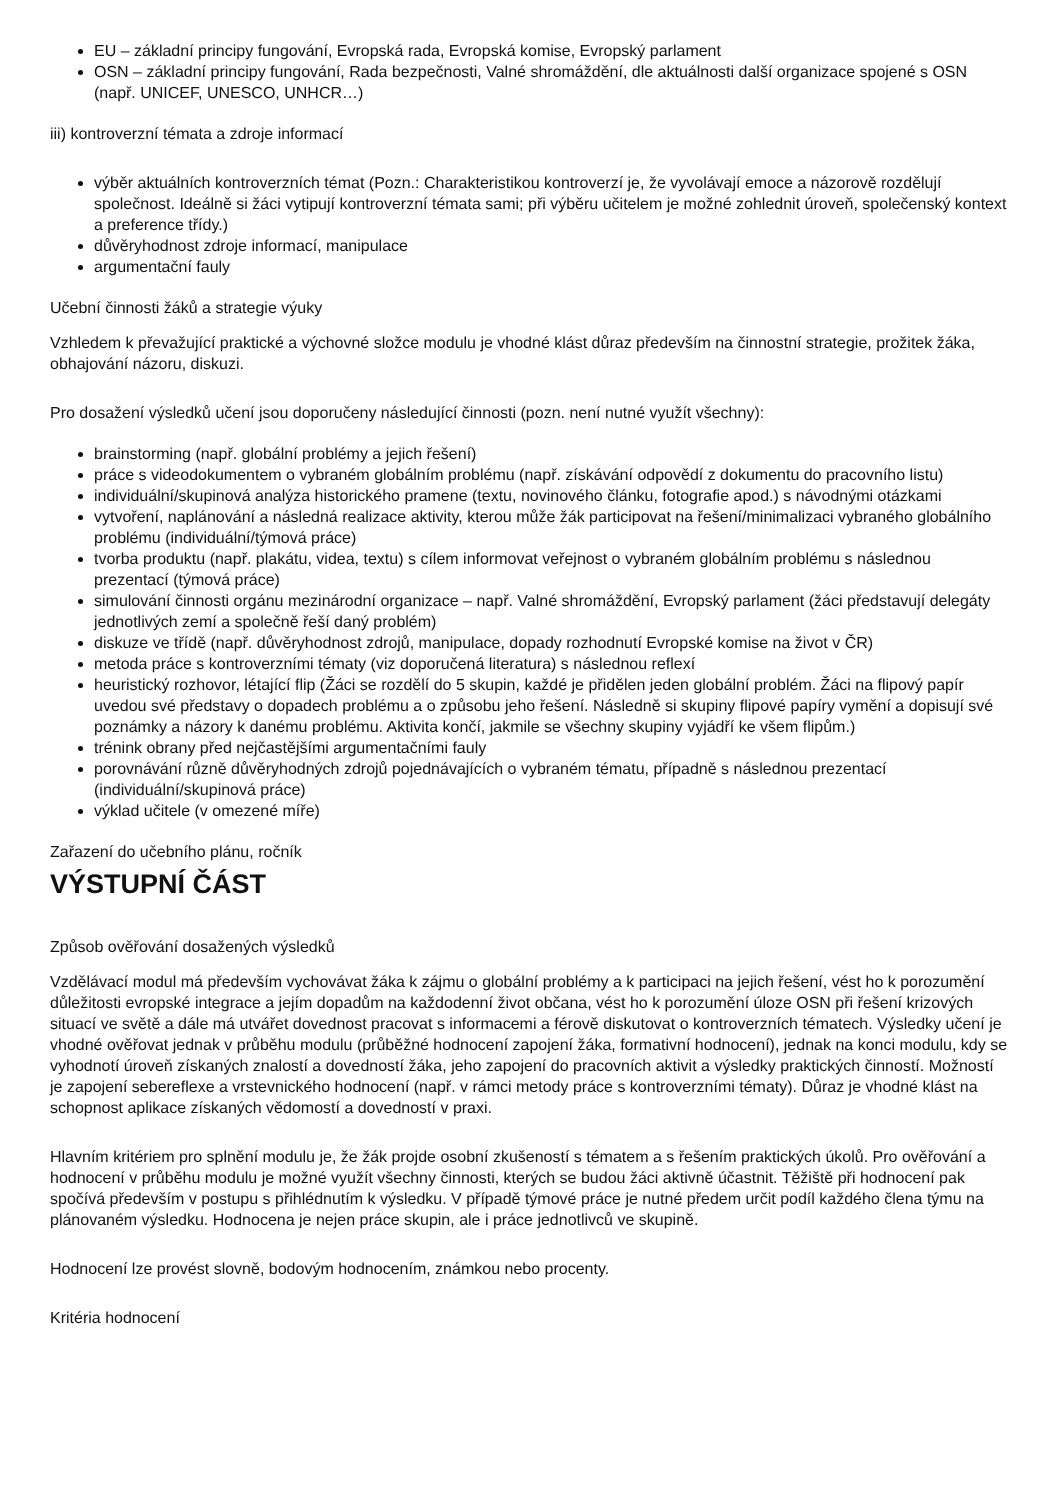EU – základní principy fungování, Evropská rada, Evropská komise, Evropský parlament
OSN – základní principy fungování, Rada bezpečnosti, Valné shromáždění, dle aktuálnosti další organizace spojené s OSN (např. UNICEF, UNESCO, UNHCR…)
iii) kontroverzní témata a zdroje informací
výběr aktuálních kontroverzních témat (Pozn.: Charakteristikou kontroverzí je, že vyvolávají emoce a názorově rozdělují společnost. Ideálně si žáci vytipují kontroverzní témata sami; při výběru učitelem je možné zohlednit úroveň, společenský kontext a preference třídy.)
důvěryhodnost zdroje informací, manipulace
argumentační fauly
Učební činnosti žáků a strategie výuky
Vzhledem k převažující praktické a výchovné složce modulu je vhodné klást důraz především na činnostní strategie, prožitek žáka, obhajování názoru, diskuzi.
Pro dosažení výsledků učení jsou doporučeny následující činnosti (pozn. není nutné využít všechny):
brainstorming (např. globální problémy a jejich řešení)
práce s videodokumentem o vybraném globálním problému (např. získávání odpovědí z dokumentu do pracovního listu)
individuální/skupinová analýza historického pramene (textu, novinového článku, fotografie apod.) s návodnými otázkami
vytvoření, naplánování a následná realizace aktivity, kterou může žák participovat na řešení/minimalizaci vybraného globálního problému (individuální/týmová práce)
tvorba produktu (např. plakátu, videa, textu) s cílem informovat veřejnost o vybraném globálním problému s následnou prezentací (týmová práce)
simulování činnosti orgánu mezinárodní organizace – např. Valné shromáždění, Evropský parlament (žáci představují delegáty jednotlivých zemí a společně řeší daný problém)
diskuze ve třídě (např. důvěryhodnost zdrojů, manipulace, dopady rozhodnutí Evropské komise na život v ČR)
metoda práce s kontroverzními tématy (viz doporučená literatura) s následnou reflexí
heuristický rozhovor, létající flip (Žáci se rozdělí do 5 skupin, každé je přidělen jeden globální problém. Žáci na flipový papír uvedou své představy o dopadech problému a o způsobu jeho řešení. Následně si skupiny flipové papíry vymění a dopisují své poznámky a názory k danému problému. Aktivita končí, jakmile se všechny skupiny vyjádří ke všem flipům.)
trénink obrany před nejčastějšími argumentačními fauly
porovnávání různě důvěryhodných zdrojů pojednávajících o vybraném tématu, případně s následnou prezentací (individuální/skupinová práce)
výklad učitele (v omezené míře)
Zařazení do učebního plánu, ročník
VÝSTUPNÍ ČÁST
Způsob ověřování dosažených výsledků
Vzdělávací modul má především vychovávat žáka k zájmu o globální problémy a k participaci na jejich řešení, vést ho k porozumění důležitosti evropské integrace a jejím dopadům na každodenní život občana, vést ho k porozumění úloze OSN při řešení krizových situací ve světě a dále má utvářet dovednost pracovat s informacemi a férově diskutovat o kontroverzních tématech. Výsledky učení je vhodné ověřovat jednak v průběhu modulu (průběžné hodnocení zapojení žáka, formativní hodnocení), jednak na konci modulu, kdy se vyhodnotí úroveň získaných znalostí a dovedností žáka, jeho zapojení do pracovních aktivit a výsledky praktických činností. Možností je zapojení sebereflexe a vrstevnického hodnocení (např. v rámci metody práce s kontroverzními tématy). Důraz je vhodné klást na schopnost aplikace získaných vědomostí a dovedností v praxi.
Hlavním kritériem pro splnění modulu je, že žák projde osobní zkušeností s tématem a s řešením praktických úkolů. Pro ověřování a hodnocení v průběhu modulu je možné využít všechny činnosti, kterých se budou žáci aktivně účastnit. Těžiště při hodnocení pak spočívá především v postupu s přihlédnutím k výsledku. V případě týmové práce je nutné předem určit podíl každého člena týmu na plánovaném výsledku. Hodnocena je nejen práce skupin, ale i práce jednotlivců ve skupině.
Hodnocení lze provést slovně, bodovým hodnocením, známkou nebo procenty.
Kritéria hodnocení